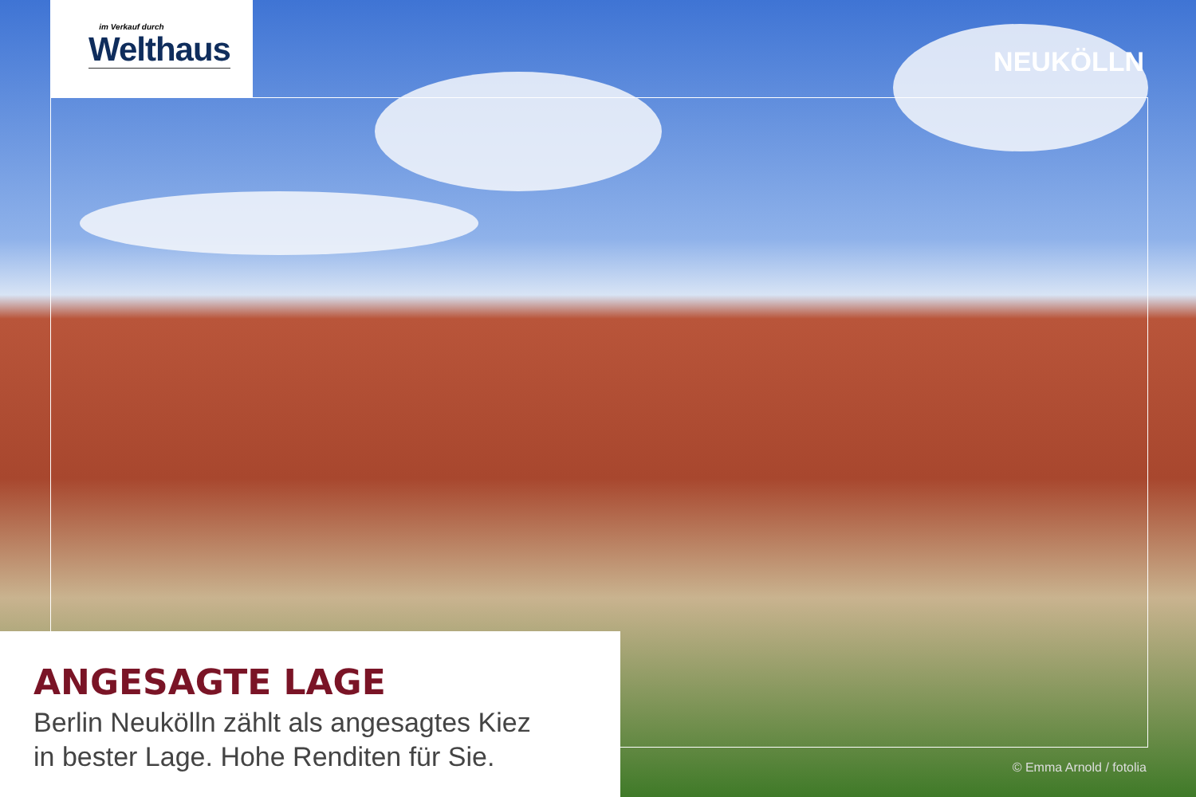im Verkauf durch
Welthaus
NEUKÖLLN
ANGESAGTE LAGE
Berlin Neukölln zählt als angesagtes Kiez
in bester Lage. Hohe Renditen für Sie.
© Emma Arnold / fotolia